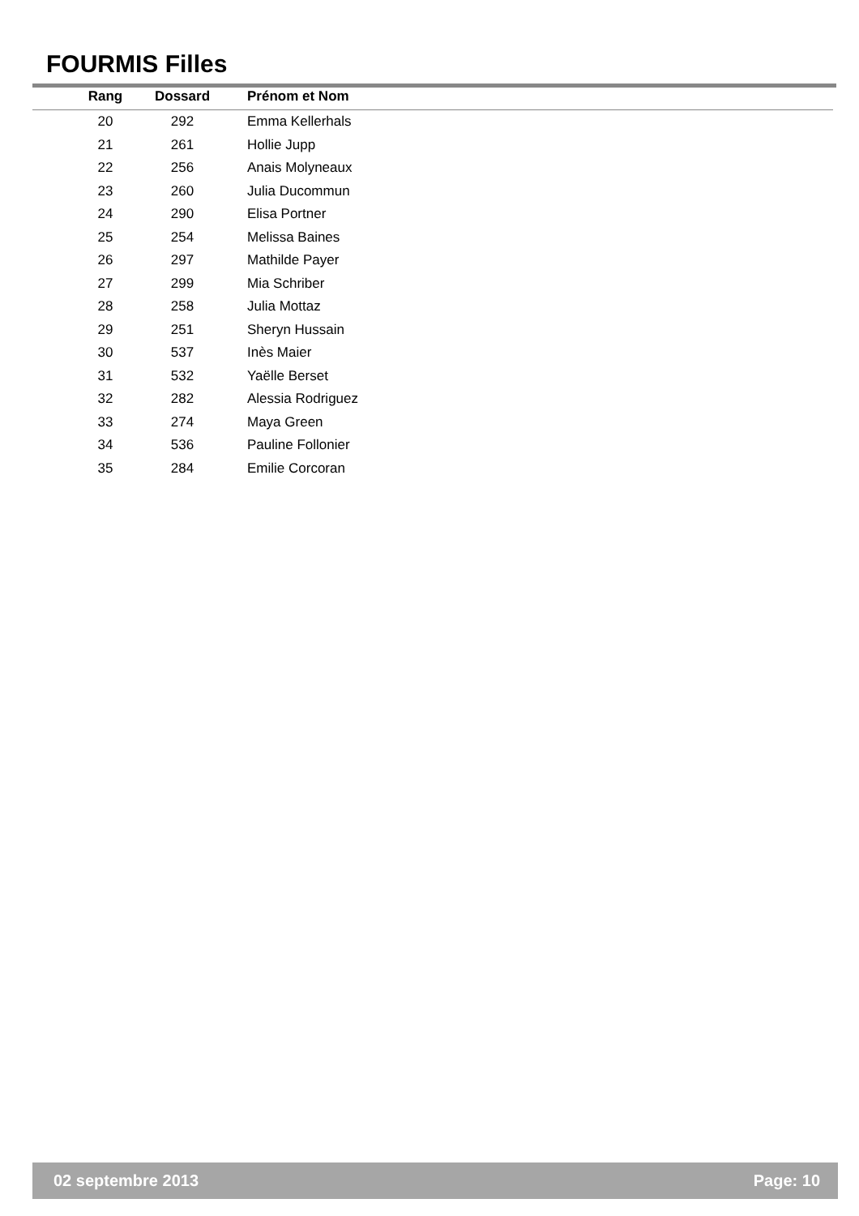FOURMIS Filles
| Rang | Dossard | Prénom et Nom |
| --- | --- | --- |
| 20 | 292 | Emma Kellerhals |
| 21 | 261 | Hollie Jupp |
| 22 | 256 | Anais Molyneaux |
| 23 | 260 | Julia Ducommun |
| 24 | 290 | Elisa Portner |
| 25 | 254 | Melissa Baines |
| 26 | 297 | Mathilde Payer |
| 27 | 299 | Mia Schriber |
| 28 | 258 | Julia Mottaz |
| 29 | 251 | Sheryn Hussain |
| 30 | 537 | Inès Maier |
| 31 | 532 | Yaëlle Berset |
| 32 | 282 | Alessia Rodriguez |
| 33 | 274 | Maya Green |
| 34 | 536 | Pauline Follonier |
| 35 | 284 | Emilie Corcoran |
02 septembre 2013 Page: 10